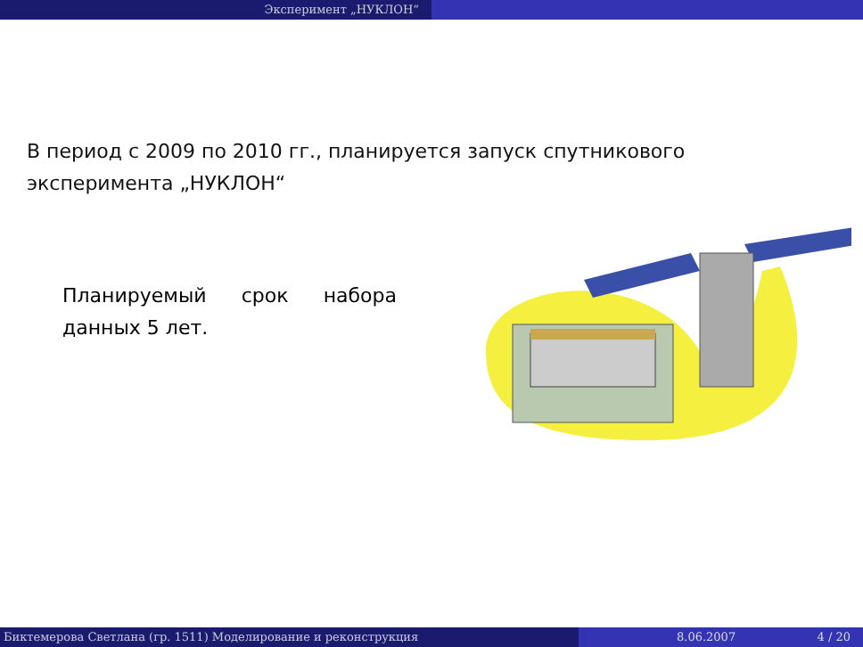Эксперимент „НУКЛОН“
В период с 2009 по 2010 гг., планируется запуск спутникового эксперимента „НУКЛОН“
Планируемый срок набора данных 5 лет.
Биктемерова Светлана (гр. 1511) Моделирование и реконструкция 8.06.2007 4 / 20